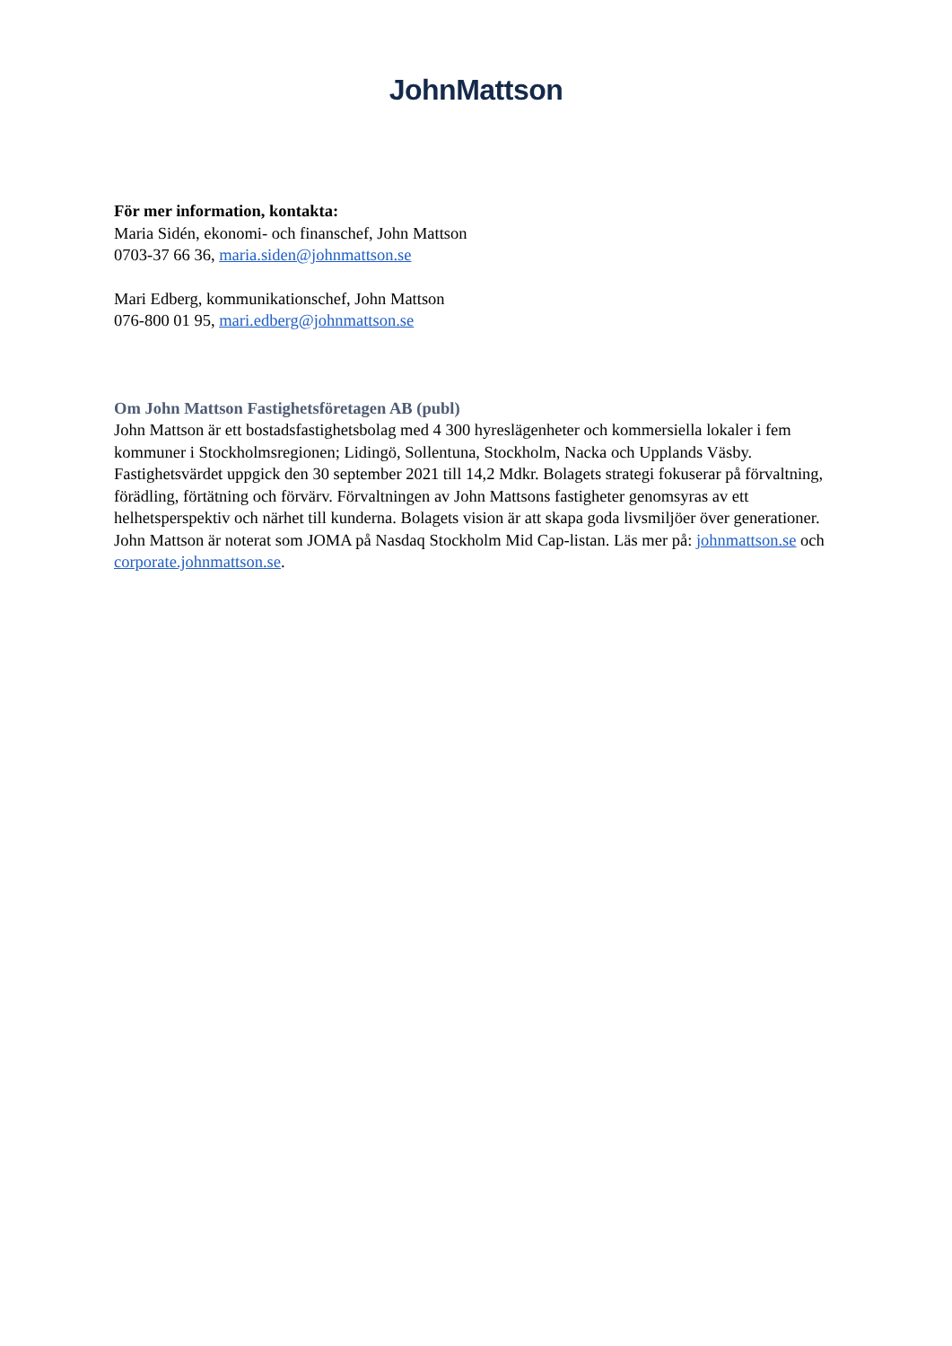JohnMattson
För mer information, kontakta:
Maria Sidén, ekonomi- och finanschef, John Mattson
0703-37 66 36, maria.siden@johnmattson.se
Mari Edberg, kommunikationschef, John Mattson
076-800 01 95, mari.edberg@johnmattson.se
Om John Mattson Fastighetsföretagen AB (publ)
John Mattson är ett bostadsfastighetsbolag med 4 300 hyreslägenheter och kommersiella lokaler i fem kommuner i Stockholmsregionen; Lidingö, Sollentuna, Stockholm, Nacka och Upplands Väsby. Fastighetsvärdet uppgick den 30 september 2021 till 14,2 Mdkr. Bolagets strategi fokuserar på förvaltning, förädling, förtätning och förvärv. Förvaltningen av John Mattsons fastigheter genomsyras av ett helhetsperspektiv och närhet till kunderna. Bolagets vision är att skapa goda livsmiljöer över generationer. John Mattson är noterat som JOMA på Nasdaq Stockholm Mid Cap-listan. Läs mer på: johnmattson.se och corporate.johnmattson.se.